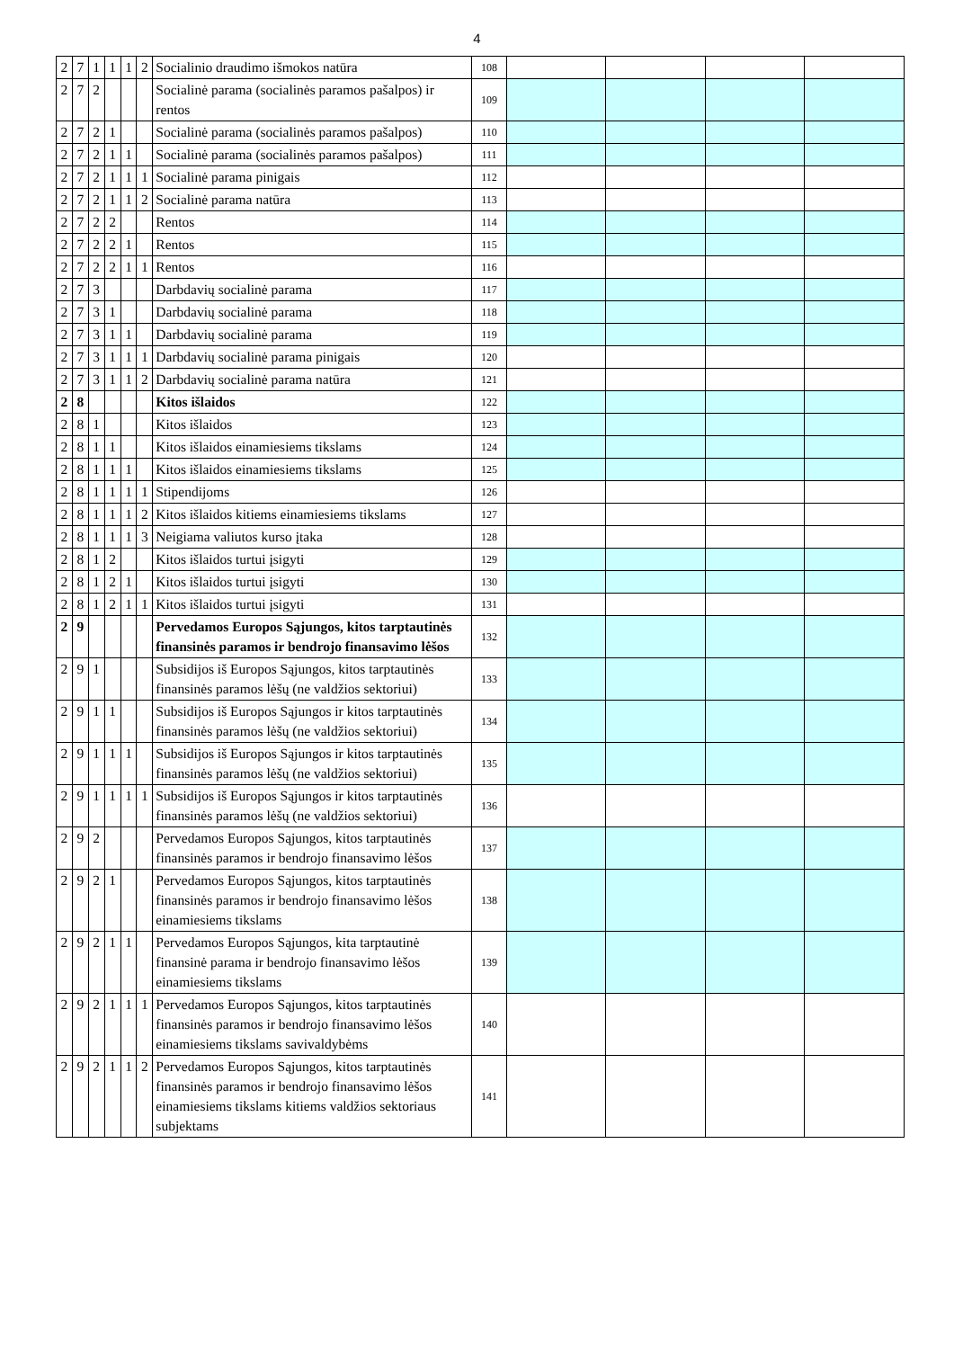4
| 2 | 7 | 1 | 1 | 1 | 2 | Socialinio draudimo išmokos natūra | 108 | | | | |
| 2 | 7 | 2 | | | | Socialinė parama (socialinės paramos pašalpos) ir rentos | 109 | | | | |
| 2 | 7 | 2 | 1 | | | Socialinė parama (socialinės paramos pašalpos) | 110 | | | | |
| 2 | 7 | 2 | 1 | 1 | | Socialinė parama (socialinės paramos pašalpos) | 111 | | | | |
| 2 | 7 | 2 | 1 | 1 | 1 | Socialinė parama pinigais | 112 | | | | |
| 2 | 7 | 2 | 1 | 1 | 2 | Socialinė parama natūra | 113 | | | | |
| 2 | 7 | 2 | 2 | | | Rentos | 114 | | | | |
| 2 | 7 | 2 | 2 | 1 | | Rentos | 115 | | | | |
| 2 | 7 | 2 | 2 | 1 | 1 | Rentos | 116 | | | | |
| 2 | 7 | 3 | | | | Darbdavių socialinė parama | 117 | | | | |
| 2 | 7 | 3 | 1 | | | Darbdavių socialinė parama | 118 | | | | |
| 2 | 7 | 3 | 1 | 1 | | Darbdavių socialinė parama | 119 | | | | |
| 2 | 7 | 3 | 1 | 1 | 1 | Darbdavių socialinė parama pinigais | 120 | | | | |
| 2 | 7 | 3 | 1 | 1 | 2 | Darbdavių socialinė parama natūra | 121 | | | | |
| 2 | 8 | | | | | Kitos išlaidos | 122 | | | | |
| 2 | 8 | 1 | | | | Kitos išlaidos | 123 | | | | |
| 2 | 8 | 1 | 1 | | | Kitos išlaidos einamiesiems tikslams | 124 | | | | |
| 2 | 8 | 1 | 1 | 1 | | Kitos išlaidos einamiesiems tikslams | 125 | | | | |
| 2 | 8 | 1 | 1 | 1 | 1 | Stipendijoms | 126 | | | | |
| 2 | 8 | 1 | 1 | 1 | 2 | Kitos išlaidos kitiems einamiesiems tikslams | 127 | | | | |
| 2 | 8 | 1 | 1 | 1 | 3 | Neigiama valiutos kurso įtaka | 128 | | | | |
| 2 | 8 | 1 | 2 | | | Kitos išlaidos turtui įsigyti | 129 | | | | |
| 2 | 8 | 1 | 2 | 1 | | Kitos išlaidos turtui įsigyti | 130 | | | | |
| 2 | 8 | 1 | 2 | 1 | 1 | Kitos išlaidos turtui įsigyti | 131 | | | | |
| 2 | 9 | | | | | Pervedamos Europos Sąjungos, kitos tarptautinės finansinės paramos ir bendrojo finansavimo lėšos | 132 | | | | |
| 2 | 9 | 1 | | | | Subsidijos iš Europos Sąjungos, kitos tarptautinės finansinės paramos lėšų (ne valdžios sektoriui) | 133 | | | | |
| 2 | 9 | 1 | 1 | | | Subsidijos iš Europos Sąjungos ir kitos tarptautinės finansinės paramos lėšų (ne valdžios sektoriui) | 134 | | | | |
| 2 | 9 | 1 | 1 | 1 | | Subsidijos iš Europos Sąjungos ir kitos tarptautinės finansinės paramos lėšų (ne valdžios sektoriui) | 135 | | | | |
| 2 | 9 | 1 | 1 | 1 | 1 | Subsidijos iš Europos Sąjungos ir kitos tarptautinės finansinės paramos lėšų (ne valdžios sektoriui) | 136 | | | | |
| 2 | 9 | 2 | | | | Pervedamos Europos Sąjungos, kitos tarptautinės finansinės paramos ir bendrojo finansavimo lėšos | 137 | | | | |
| 2 | 9 | 2 | 1 | | | Pervedamos Europos Sąjungos, kitos tarptautinės finansinės paramos ir bendrojo finansavimo lėšos einamiesiems tikslams | 138 | | | | |
| 2 | 9 | 2 | 1 | 1 | | Pervedamos Europos Sąjungos, kita tarptautinė finansinė parama ir bendrojo finansavimo lėšos einamiesiems tikslams | 139 | | | | |
| 2 | 9 | 2 | 1 | 1 | 1 | Pervedamos Europos Sąjungos, kitos tarptautinės finansinės paramos ir bendrojo finansavimo lėšos einamiesiems tikslams savivaldybėms | 140 | | | | |
| 2 | 9 | 2 | 1 | 1 | 2 | Pervedamos Europos Sąjungos, kitos tarptautinės finansinės paramos ir bendrojo finansavimo lėšos einamiesiems tikslams kitiems valdžios sektoriaus subjektams | 141 | | | | |